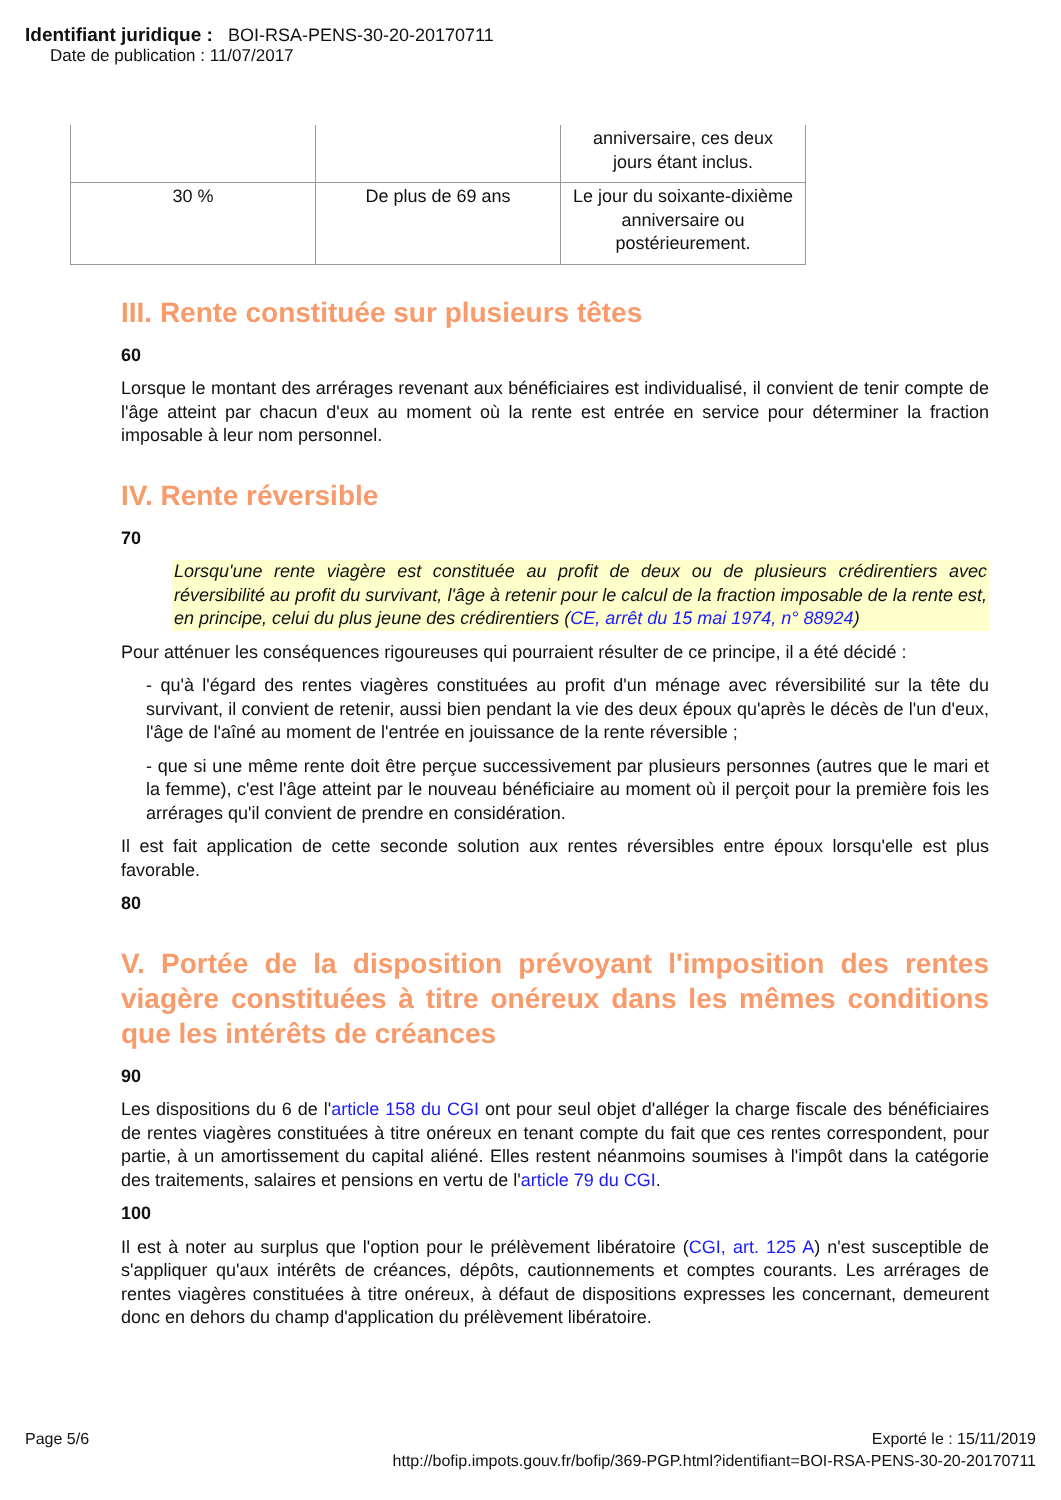Identifiant juridique : BOI-RSA-PENS-30-20-20170711
Date de publication : 11/07/2017
| | | anniversaire, ces deux jours étant inclus. |
| 30 % | De plus de 69 ans | Le jour du soixante-dixième anniversaire ou postérieurement. |
III. Rente constituée sur plusieurs têtes
60
Lorsque le montant des arrérages revenant aux bénéficiaires est individualisé, il convient de tenir compte de l'âge atteint par chacun d'eux au moment où la rente est entrée en service pour déterminer la fraction imposable à leur nom personnel.
IV. Rente réversible
70
Lorsqu'une rente viagère est constituée au profit de deux ou de plusieurs crédirentiers avec réversibilité au profit du survivant, l'âge à retenir pour le calcul de la fraction imposable de la rente est, en principe, celui du plus jeune des crédirentiers (CE, arrêt du 15 mai 1974, n° 88924)
Pour atténuer les conséquences rigoureuses qui pourraient résulter de ce principe, il a été décidé :
- qu'à l'égard des rentes viagères constituées au profit d'un ménage avec réversibilité sur la tête du survivant, il convient de retenir, aussi bien pendant la vie des deux époux qu'après le décès de l'un d'eux, l'âge de l'aîné au moment de l'entrée en jouissance de la rente réversible ;
- que si une même rente doit être perçue successivement par plusieurs personnes (autres que le mari et la femme), c'est l'âge atteint par le nouveau bénéficiaire au moment où il perçoit pour la première fois les arrérages qu'il convient de prendre en considération.
Il est fait application de cette seconde solution aux rentes réversibles entre époux lorsqu'elle est plus favorable.
80
V. Portée de la disposition prévoyant l'imposition des rentes viagère constituées à titre onéreux dans les mêmes conditions que les intérêts de créances
90
Les dispositions du 6 de l'article 158 du CGI ont pour seul objet d'alléger la charge fiscale des bénéficiaires de rentes viagères constituées à titre onéreux en tenant compte du fait que ces rentes correspondent, pour partie, à un amortissement du capital aliéné. Elles restent néanmoins soumises à l'impôt dans la catégorie des traitements, salaires et pensions en vertu de l'article 79 du CGI.
100
Il est à noter au surplus que l'option pour le prélèvement libératoire (CGI, art. 125 A) n'est susceptible de s'appliquer qu'aux intérêts de créances, dépôts, cautionnements et comptes courants. Les arrérages de rentes viagères constituées à titre onéreux, à défaut de dispositions expresses les concernant, demeurent donc en dehors du champ d'application du prélèvement libératoire.
Page 5/6 Exporté le : 15/11/2019
http://bofip.impots.gouv.fr/bofip/369-PGP.html?identifiant=BOI-RSA-PENS-30-20-20170711